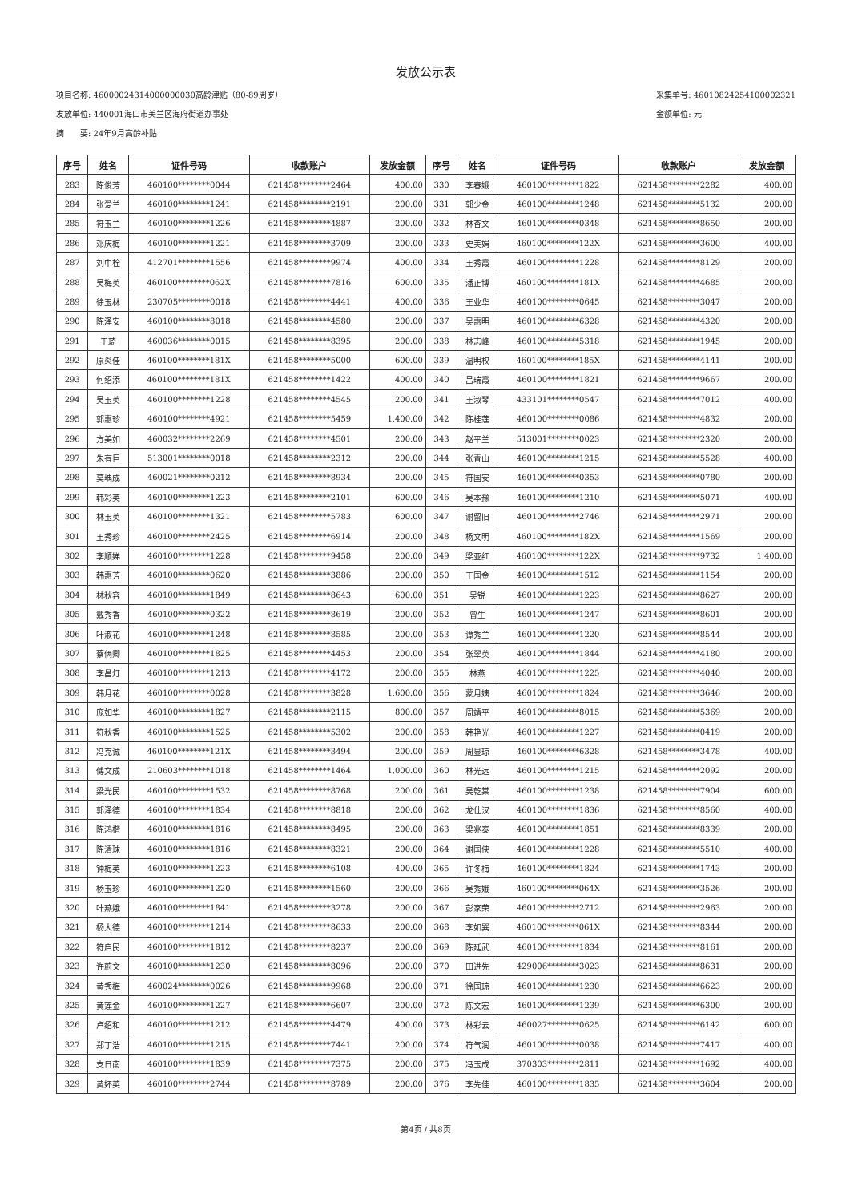发放公示表
项目名称: 46000024314000000030高龄津贴（80-89周岁）
发放单位: 440001海口市美兰区海府街道办事处
摘　　要: 24年9月高龄补贴
采集单号: 46010824254100002321
金额单位: 元
| 序号 | 姓名 | 证件号码 | 收款账户 | 发放金额 | 序号 | 姓名 | 证件号码 | 收款账户 | 发放金额 |
| --- | --- | --- | --- | --- | --- | --- | --- | --- | --- |
| 283 | 陈俊芳 | 460100********0044 | 621458********2464 | 400.00 | 330 | 李春娥 | 460100********1822 | 621458********2282 | 400.00 |
| 284 | 张爱兰 | 460100********1241 | 621458********2191 | 200.00 | 331 | 郭少金 | 460100********1248 | 621458********5132 | 200.00 |
| 285 | 符玉兰 | 460100********1226 | 621458********4887 | 200.00 | 332 | 林杏文 | 460100********0348 | 621458********8650 | 200.00 |
| 286 | 邓庆梅 | 460100********1221 | 621458********3709 | 200.00 | 333 | 史美娟 | 460100********122X | 621458********3600 | 400.00 |
| 287 | 刘中栓 | 412701********1556 | 621458********9974 | 400.00 | 334 | 王秀霞 | 460100********1228 | 621458********8129 | 200.00 |
| 288 | 吴梅英 | 460100********062X | 621458********7816 | 600.00 | 335 | 潘正博 | 460100********181X | 621458********4685 | 200.00 |
| 289 | 徐玉林 | 230705********0018 | 621458********4441 | 400.00 | 336 | 王业华 | 460100********0645 | 621458********3047 | 200.00 |
| 290 | 陈泽安 | 460100********8018 | 621458********4580 | 200.00 | 337 | 吴惠明 | 460100********6328 | 621458********4320 | 200.00 |
| 291 | 王琦 | 460036********0015 | 621458********8395 | 200.00 | 338 | 林志峰 | 460100********5318 | 621458********1945 | 200.00 |
| 292 | 原炎佳 | 460100********181X | 621458********5000 | 600.00 | 339 | 温明权 | 460100********185X | 621458********4141 | 200.00 |
| 293 | 何绍添 | 460100********181X | 621458********1422 | 400.00 | 340 | 吕瑞霞 | 460100********1821 | 621458********9667 | 200.00 |
| 294 | 吴玉英 | 460100********1228 | 621458********4545 | 200.00 | 341 | 王淑琴 | 433101********0547 | 621458********7012 | 400.00 |
| 295 | 郭惠珍 | 460100********4921 | 621458********5459 | 1,400.00 | 342 | 陈桂莲 | 460100********0086 | 621458********4832 | 200.00 |
| 296 | 方美如 | 460032********2269 | 621458********4501 | 200.00 | 343 | 赵平兰 | 513001********0023 | 621458********2320 | 200.00 |
| 297 | 朱有巨 | 513001********0018 | 621458********2312 | 200.00 | 344 | 张青山 | 460100********1215 | 621458********5528 | 400.00 |
| 298 | 莫瑀成 | 460021********0212 | 621458********8934 | 200.00 | 345 | 符国安 | 460100********0353 | 621458********0780 | 200.00 |
| 299 | 韩彩英 | 460100********1223 | 621458********2101 | 600.00 | 346 | 吴本豫 | 460100********1210 | 621458********5071 | 400.00 |
| 300 | 林玉英 | 460100********1321 | 621458********5783 | 600.00 | 347 | 谢留旧 | 460100********2746 | 621458********2971 | 200.00 |
| 301 | 王秀珍 | 460100********2425 | 621458********6914 | 200.00 | 348 | 杨文明 | 460100********182X | 621458********1569 | 200.00 |
| 302 | 李顺娣 | 460100********1228 | 621458********9458 | 200.00 | 349 | 梁亚红 | 460100********122X | 621458********9732 | 1,400.00 |
| 303 | 韩惠芳 | 460100********0620 | 621458********3886 | 200.00 | 350 | 王国金 | 460100********1512 | 621458********1154 | 200.00 |
| 304 | 林秋容 | 460100********1849 | 621458********8643 | 600.00 | 351 | 吴锐 | 460100********1223 | 621458********8627 | 200.00 |
| 305 | 戴秀香 | 460100********0322 | 621458********8619 | 200.00 | 352 | 曾生 | 460100********1247 | 621458********8601 | 200.00 |
| 306 | 叶淑花 | 460100********1248 | 621458********8585 | 200.00 | 353 | 谭秀兰 | 460100********1220 | 621458********8544 | 200.00 |
| 307 | 蔡俩卿 | 460100********1825 | 621458********4453 | 200.00 | 354 | 张翠英 | 460100********1844 | 621458********4180 | 200.00 |
| 308 | 李昌灯 | 460100********1213 | 621458********4172 | 200.00 | 355 | 林燕 | 460100********1225 | 621458********4040 | 200.00 |
| 309 | 韩月花 | 460100********0028 | 621458********3828 | 1,600.00 | 356 | 蒙月姨 | 460100********1824 | 621458********3646 | 200.00 |
| 310 | 庞如华 | 460100********1827 | 621458********2115 | 800.00 | 357 | 周靖平 | 460100********8015 | 621458********5369 | 200.00 |
| 311 | 符秋香 | 460100********1525 | 621458********5302 | 200.00 | 358 | 韩艳光 | 460100********1227 | 621458********0419 | 200.00 |
| 312 | 冯克诚 | 460100********121X | 621458********3494 | 200.00 | 359 | 周显琼 | 460100********6328 | 621458********3478 | 400.00 |
| 313 | 傅文成 | 210603********1018 | 621458********1464 | 1,000.00 | 360 | 林光远 | 460100********1215 | 621458********2092 | 200.00 |
| 314 | 梁光民 | 460100********1532 | 621458********8768 | 200.00 | 361 | 吴乾棠 | 460100********1238 | 621458********7904 | 600.00 |
| 315 | 郭泽德 | 460100********1834 | 621458********8818 | 200.00 | 362 | 龙仕汉 | 460100********1836 | 621458********8560 | 400.00 |
| 316 | 陈鸿楷 | 460100********1816 | 621458********8495 | 200.00 | 363 | 梁兆泰 | 460100********1851 | 621458********8339 | 200.00 |
| 317 | 陈清球 | 460100********1816 | 621458********8321 | 200.00 | 364 | 谢国侠 | 460100********1228 | 621458********5510 | 400.00 |
| 318 | 钟梅英 | 460100********1223 | 621458********6108 | 400.00 | 365 | 许冬梅 | 460100********1824 | 621458********1743 | 200.00 |
| 319 | 杨玉珍 | 460100********1220 | 621458********1560 | 200.00 | 366 | 吴秀娥 | 460100********064X | 621458********3526 | 200.00 |
| 320 | 叶燕娥 | 460100********1841 | 621458********3278 | 200.00 | 367 | 彭家荣 | 460100********2712 | 621458********2963 | 200.00 |
| 321 | 杨大德 | 460100********1214 | 621458********8633 | 200.00 | 368 | 李如巽 | 460100********061X | 621458********8344 | 200.00 |
| 322 | 符启民 | 460100********1812 | 621458********8237 | 200.00 | 369 | 陈廷武 | 460100********1834 | 621458********8161 | 200.00 |
| 323 | 许蔚文 | 460100********1230 | 621458********8096 | 200.00 | 370 | 田进先 | 429006********3023 | 621458********8631 | 200.00 |
| 324 | 黄秀梅 | 460024********0026 | 621458********9968 | 200.00 | 371 | 徐国琼 | 460100********1230 | 621458********6623 | 200.00 |
| 325 | 黄莲金 | 460100********1227 | 621458********6607 | 200.00 | 372 | 陈文宏 | 460100********1239 | 621458********6300 | 200.00 |
| 326 | 卢绍和 | 460100********1212 | 621458********4479 | 400.00 | 373 | 林彩云 | 460027********0625 | 621458********6142 | 600.00 |
| 327 | 郑丁浩 | 460100********1215 | 621458********7441 | 200.00 | 374 | 符气润 | 460100********0038 | 621458********7417 | 400.00 |
| 328 | 支日南 | 460100********1839 | 621458********7375 | 200.00 | 375 | 冯玉成 | 370303********2811 | 621458********1692 | 400.00 |
| 329 | 黄妚英 | 460100********2744 | 621458********8789 | 200.00 | 376 | 李先佳 | 460100********1835 | 621458********3604 | 200.00 |
第4页 / 共8页